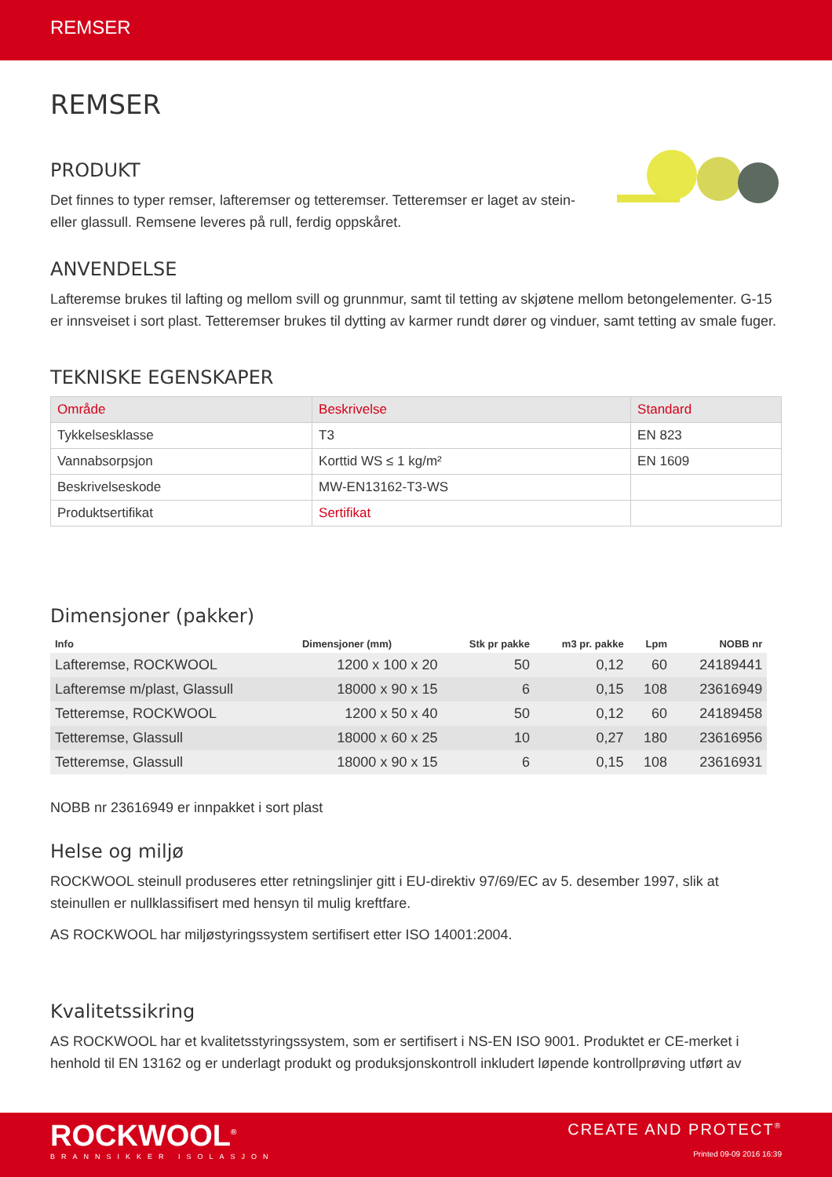REMSER
REMSER
PRODUKT
Det finnes to typer remser, lafteremser og tetteremser. Tetteremser er laget av stein- eller glassull. Remsene leveres på rull, ferdig oppskåret.
ANVENDELSE
Lafteremse brukes til lafting og mellom svill og grunnmur, samt til tetting av skjøtene mellom betongelementer. G-15 er innsveiset i sort plast. Tetteremser brukes til dytting av karmer rundt dører og vinduer, samt tetting av smale fuger.
TEKNISKE EGENSKAPER
| Område | Beskrivelse | Standard |
| --- | --- | --- |
| Tykkelsesklasse | T3 | EN 823 |
| Vannabsorpsjon | Korttid WS ≤ 1 kg/m² | EN 1609 |
| Beskrivelseskode | MW-EN13162-T3-WS | |
| Produktsertifikat | Sertifikat | |
Dimensjoner (pakker)
| Info | Dimensjoner (mm) | Stk pr pakke | m3 pr. pakke | Lpm | NOBB nr |
| --- | --- | --- | --- | --- | --- |
| Lafteremse, ROCKWOOL | 1200 x 100 x 20 | 50 | 0,12 | 60 | 24189441 |
| Lafteremse m/plast, Glassull | 18000 x 90 x 15 | 6 | 0,15 | 108 | 23616949 |
| Tetteremse, ROCKWOOL | 1200 x 50 x 40 | 50 | 0,12 | 60 | 24189458 |
| Tetteremse, Glassull | 18000 x 60 x 25 | 10 | 0,27 | 180 | 23616956 |
| Tetteremse, Glassull | 18000 x 90 x 15 | 6 | 0,15 | 108 | 23616931 |
NOBB nr 23616949 er innpakket i sort plast
Helse og miljø
ROCKWOOL steinull produseres etter retningslinjer gitt i EU-direktiv 97/69/EC av 5. desember 1997, slik at steinullen er nullklassifisert med hensyn til mulig kreftfare.
AS ROCKWOOL har miljøstyringssystem sertifisert etter ISO 14001:2004.
Kvalitetssikring
AS ROCKWOOL har et kvalitetsstyringssystem, som er sertifisert i NS-EN ISO 9001. Produktet er CE-merket i henhold til EN 13162 og er underlagt produkt og produksjonskontroll inkludert løpende kontrollprøving utført av
ROCKWOOL<sup>®</sup>
BRANNSIKKER ISOLASJON
CREATE AND PROTECT<sup>®</sup>
Printed 09-09 2016 16:39